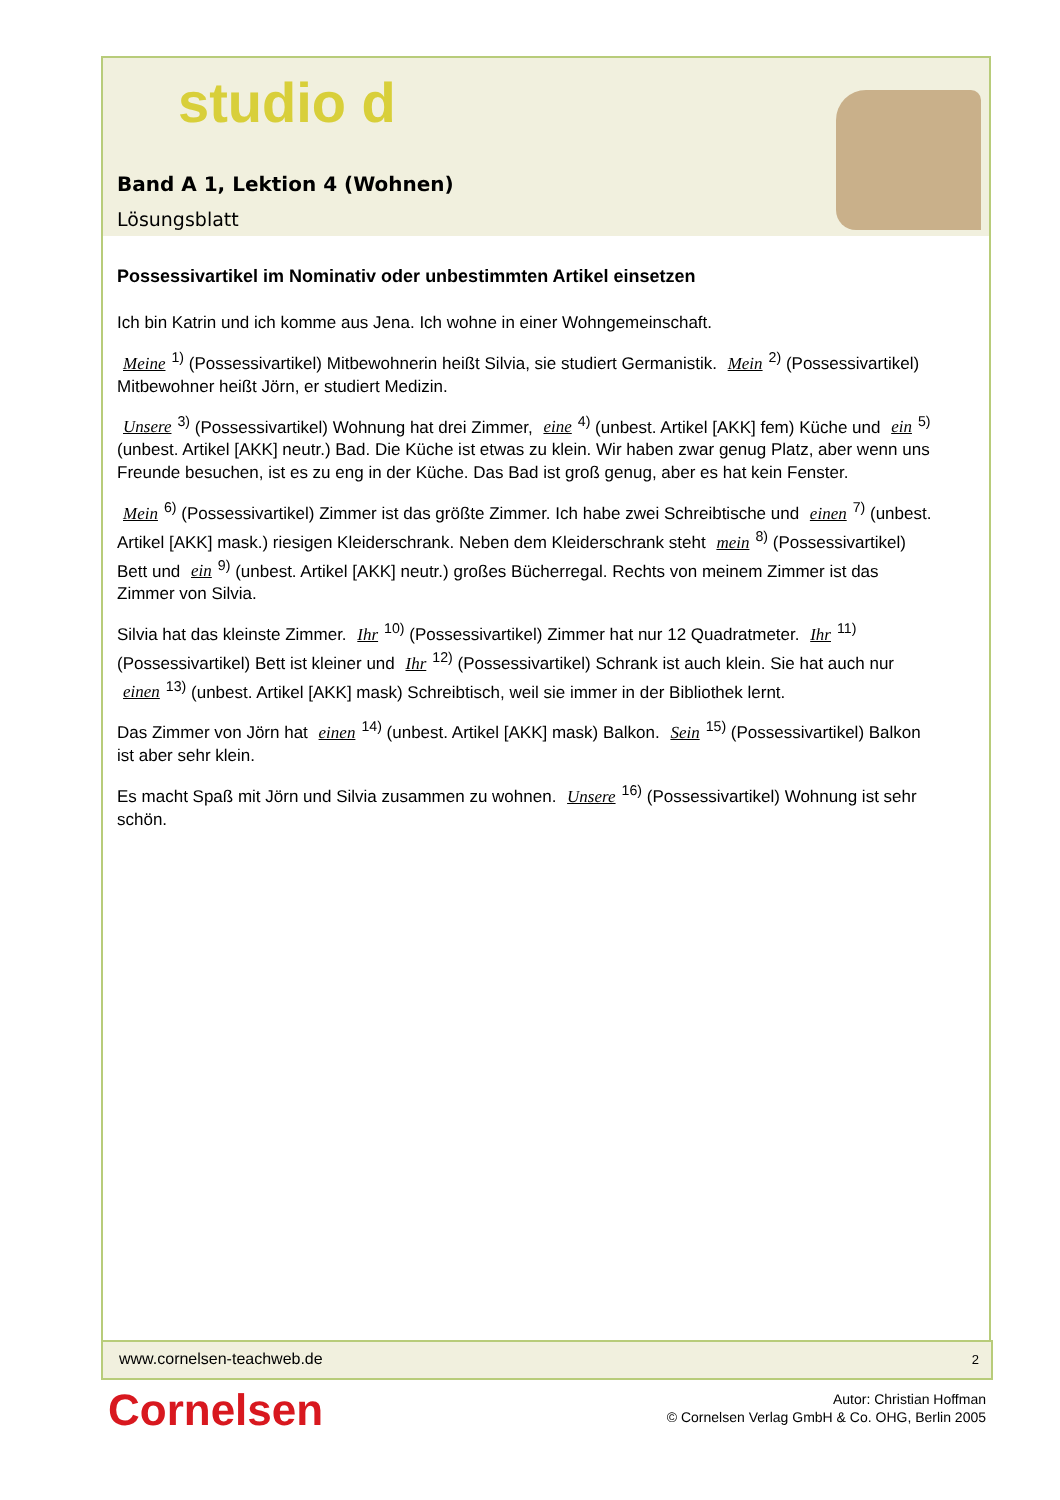studio d
Band A 1, Lektion 4 (Wohnen)
Lösungsblatt
Possessivartikel im Nominativ oder unbestimmten Artikel einsetzen
Ich bin Katrin und ich komme aus Jena. Ich wohne in einer Wohngemeinschaft.
Meine<sup>1)</sup> (Possessivartikel) Mitbewohnerin heißt Silvia, sie studiert Germanistik. Mein<sup>2)</sup> (Possessivartikel) Mitbewohner heißt Jörn, er studiert Medizin.
Unsere<sup>3)</sup> (Possessivartikel) Wohnung hat drei Zimmer, eine<sup>4)</sup> (unbest. Artikel [AKK] fem) Küche und ein<sup>5)</sup> (unbest. Artikel [AKK] neutr.) Bad. Die Küche ist etwas zu klein. Wir haben zwar genug Platz, aber wenn uns Freunde besuchen, ist es zu eng in der Küche. Das Bad ist groß genug, aber es hat kein Fenster.
Mein<sup>6)</sup> (Possessivartikel) Zimmer ist das größte Zimmer. Ich habe zwei Schreibtische und einen<sup>7)</sup> (unbest. Artikel [AKK] mask.) riesigen Kleiderschrank. Neben dem Kleiderschrank steht mein<sup>8)</sup> (Possessivartikel) Bett und ein<sup>9)</sup> (unbest. Artikel [AKK] neutr.) großes Bücherregal. Rechts von meinem Zimmer ist das Zimmer von Silvia.
Silvia hat das kleinste Zimmer. Ihr<sup>10)</sup> (Possessivartikel) Zimmer hat nur 12 Quadratmeter. Ihr<sup>11)</sup> (Possessivartikel) Bett ist kleiner und Ihr<sup>12)</sup> (Possessivartikel) Schrank ist auch klein. Sie hat auch nur einen<sup>13)</sup> (unbest. Artikel [AKK] mask) Schreibtisch, weil sie immer in der Bibliothek lernt.
Das Zimmer von Jörn hat einen<sup>14)</sup> (unbest. Artikel [AKK] mask) Balkon. Sein<sup>15)</sup> (Possessivartikel) Balkon ist aber sehr klein.
Es macht Spaß mit Jörn und Silvia zusammen zu wohnen. Unsere<sup>16)</sup> (Possessivartikel) Wohnung ist sehr schön.
www.cornelsen-teachweb.de 2
Cornelsen
Autor: Christian Hoffman
© Cornelsen Verlag GmbH & Co. OHG, Berlin 2005